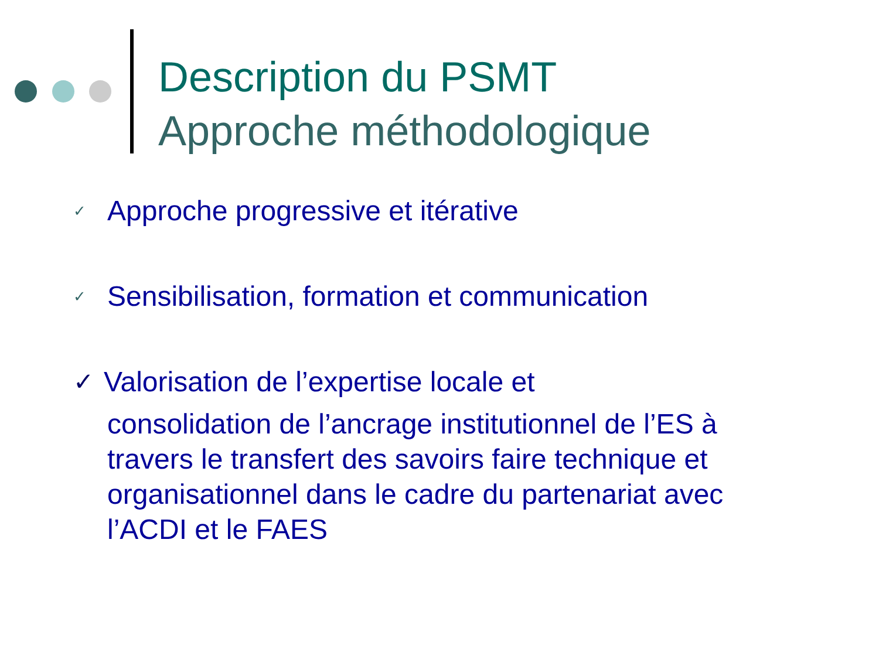Description du PSMT
Approche méthodologique
✓ Approche progressive et itérative
✓ Sensibilisation, formation et communication
✓ Valorisation de l’expertise locale et
consolidation de l’ancrage institutionnel de l’ES à travers le transfert des savoirs faire technique et organisationnel dans le cadre du partenariat avec l’ACDI et le FAES